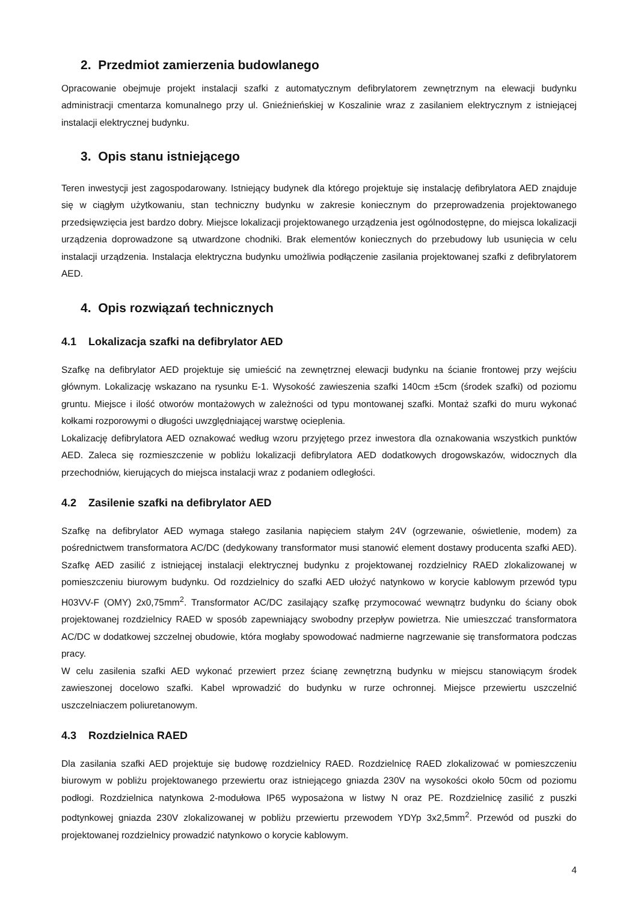2. Przedmiot zamierzenia budowlanego
Opracowanie obejmuje projekt instalacji szafki z automatycznym defibrylatorem zewnętrznym na elewacji budynku administracji cmentarza komunalnego przy ul. Gnieźnieńskiej w Koszalinie wraz z zasilaniem elektrycznym z istniejącej instalacji elektrycznej budynku.
3. Opis stanu istniejącego
Teren inwestycji jest zagospodarowany. Istniejący budynek dla którego projektuje się instalację defibrylatora AED znajduje się w ciągłym użytkowaniu, stan techniczny budynku w zakresie koniecznym do przeprowadzenia projektowanego przedsięwzięcia jest bardzo dobry. Miejsce lokalizacji projektowanego urządzenia jest ogólnodostępne, do miejsca lokalizacji urządzenia doprowadzone są utwardzone chodniki. Brak elementów koniecznych do przebudowy lub usunięcia w celu instalacji urządzenia. Instalacja elektryczna budynku umożliwia podłączenie zasilania projektowanej szafki z defibrylatorem AED.
4. Opis rozwiązań technicznych
4.1 Lokalizacja szafki na defibrylator AED
Szafkę na defibrylator AED projektuje się umieścić na zewnętrznej elewacji budynku na ścianie frontowej przy wejściu głównym. Lokalizację wskazano na rysunku E-1. Wysokość zawieszenia szafki 140cm ±5cm (środek szafki) od poziomu gruntu. Miejsce i ilość otworów montażowych w zależności od typu montowanej szafki. Montaż szafki do muru wykonać kołkami rozporowymi o długości uwzględniającej warstwę ocieplenia.
Lokalizację defibrylatora AED oznakować według wzoru przyjętego przez inwestora dla oznakowania wszystkich punktów AED. Zaleca się rozmieszczenie w pobliżu lokalizacji defibrylatora AED dodatkowych drogowskazów, widocznych dla przechodniów, kierujących do miejsca instalacji wraz z podaniem odległości.
4.2 Zasilenie szafki na defibrylator AED
Szafkę na defibrylator AED wymaga stałego zasilania napięciem stałym 24V (ogrzewanie, oświetlenie, modem) za pośrednictwem transformatora AC/DC (dedykowany transformator musi stanowić element dostawy producenta szafki AED). Szafkę AED zasilić z istniejącej instalacji elektrycznej budynku z projektowanej rozdzielnicy RAED zlokalizowanej w pomieszczeniu biurowym budynku. Od rozdzielnicy do szafki AED ułożyć natynkowo w korycie kablowym przewód typu H03VV-F (OMY) 2x0,75mm<sup>2</sup>. Transformator AC/DC zasilający szafkę przymocować wewnątrz budynku do ściany obok projektowanej rozdzielnicy RAED w sposób zapewniający swobodny przepływ powietrza. Nie umieszczać transformatora AC/DC w dodatkowej szczelnej obudowie, która mogłaby spowodować nadmierne nagrzewanie się transformatora podczas pracy.
W celu zasilenia szafki AED wykonać przewiert przez ścianę zewnętrzną budynku w miejscu stanowiącym środek zawieszonej docelowo szafki. Kabel wprowadzić do budynku w rurze ochronnej. Miejsce przewiertu uszczelnić uszczelniaczem poliuretanowym.
4.3 Rozdzielnica RAED
Dla zasilania szafki AED projektuje się budowę rozdzielnicy RAED. Rozdzielnicę RAED zlokalizować w pomieszczeniu biurowym w pobliżu projektowanego przewiertu oraz istniejącego gniazda 230V na wysokości około 50cm od poziomu podłogi. Rozdzielnica natynkowa 2-modułowa IP65 wyposażona w listwy N oraz PE. Rozdzielnicę zasilić z puszki podtynkowej gniazda 230V zlokalizowanej w pobliżu przewiertu przewodem YDYp 3x2,5mm<sup>2</sup>. Przewód od puszki do projektowanej rozdzielnicy prowadzić natynkowo o korycie kablowym.
4